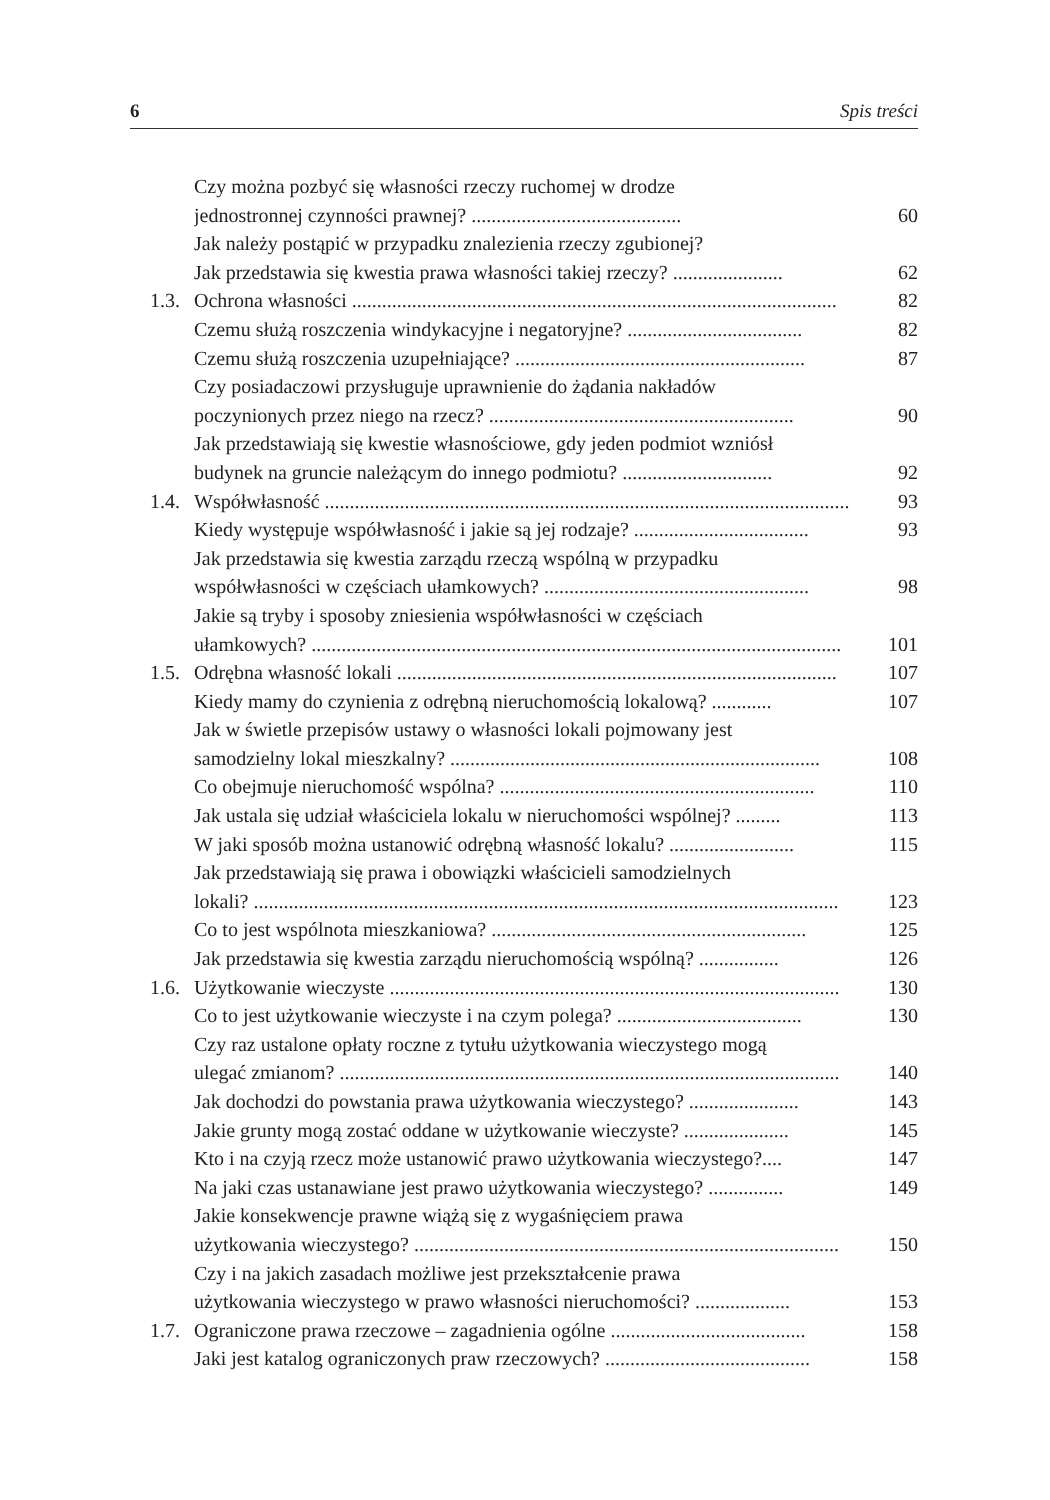6 Spis treści
Czy można pozbyć się własności rzeczy ruchomej w drodze
jednostronnej czynności prawnej? ..........................................
60
Jak należy postąpić w przypadku znalezienia rzeczy zgubionej?
Jak przedstawia się kwestia prawa własności takiej rzeczy? ......................
62
1.3.
Ochrona własności .................................................................................................
82
Czemu służą roszczenia windykacyjne i negatoryjne? ...................................
82
Czemu służą roszczenia uzupełniające? ..........................................................
87
Czy posiadaczowi przysługuje uprawnienie do żądania nakładów
poczynionych przez niego na rzecz? .............................................................
90
Jak przedstawiają się kwestie własnościowe, gdy jeden podmiot wzniósł
budynek na gruncie należącym do innego podmiotu? ..............................
92
1.4.
Współwłasność .........................................................................................................
93
Kiedy występuje współwłasność i jakie są jej rodzaje? ...................................
93
Jak przedstawia się kwestia zarządu rzeczą wspólną w przypadku
współwłasności w częściach ułamkowych? .....................................................
98
Jakie są tryby i sposoby zniesienia współwłasności w częściach
ułamkowych? ..........................................................................................................
101
1.5.
Odrębna własność lokali ........................................................................................
107
Kiedy mamy do czynienia z odrębną nieruchomością lokalową? ............
107
Jak w świetle przepisów ustawy o własności lokali pojmowany jest
samodzielny lokal mieszkalny? ..........................................................................
108
Co obejmuje nieruchomość wspólna? ...............................................................
110
Jak ustala się udział właściciela lokalu w nieruchomości wspólnej? .........
113
W jaki sposób można ustanowić odrębną własność lokalu? .........................
115
Jak przedstawiają się prawa i obowiązki właścicieli samodzielnych
lokali? .....................................................................................................................
123
Co to jest wspólnota mieszkaniowa? ...............................................................
125
Jak przedstawia się kwestia zarządu nieruchomością wspólną? ................
126
1.6.
Użytkowanie wieczyste ..........................................................................................
130
Co to jest użytkowanie wieczyste i na czym polega? .....................................
130
Czy raz ustalone opłaty roczne z tytułu użytkowania wieczystego mogą
ulegać zmianom? ....................................................................................................
140
Jak dochodzi do powstania prawa użytkowania wieczystego? ......................
143
Jakie grunty mogą zostać oddane w użytkowanie wieczyste? .....................
145
Kto i na czyją rzecz może ustanowić prawo użytkowania wieczystego?....
147
Na jaki czas ustanawiane jest prawo użytkowania wieczystego? ...............
149
Jakie konsekwencje prawne wiążą się z wygaśnięciem prawa
użytkowania wieczystego? .....................................................................................
150
Czy i na jakich zasadach możliwe jest przekształcenie prawa
użytkowania wieczystego w prawo własności nieruchomości? ...................
153
1.7.
Ograniczone prawa rzeczowe – zagadnienia ogólne .......................................
158
Jaki jest katalog ograniczonych praw rzeczowych? .........................................
158